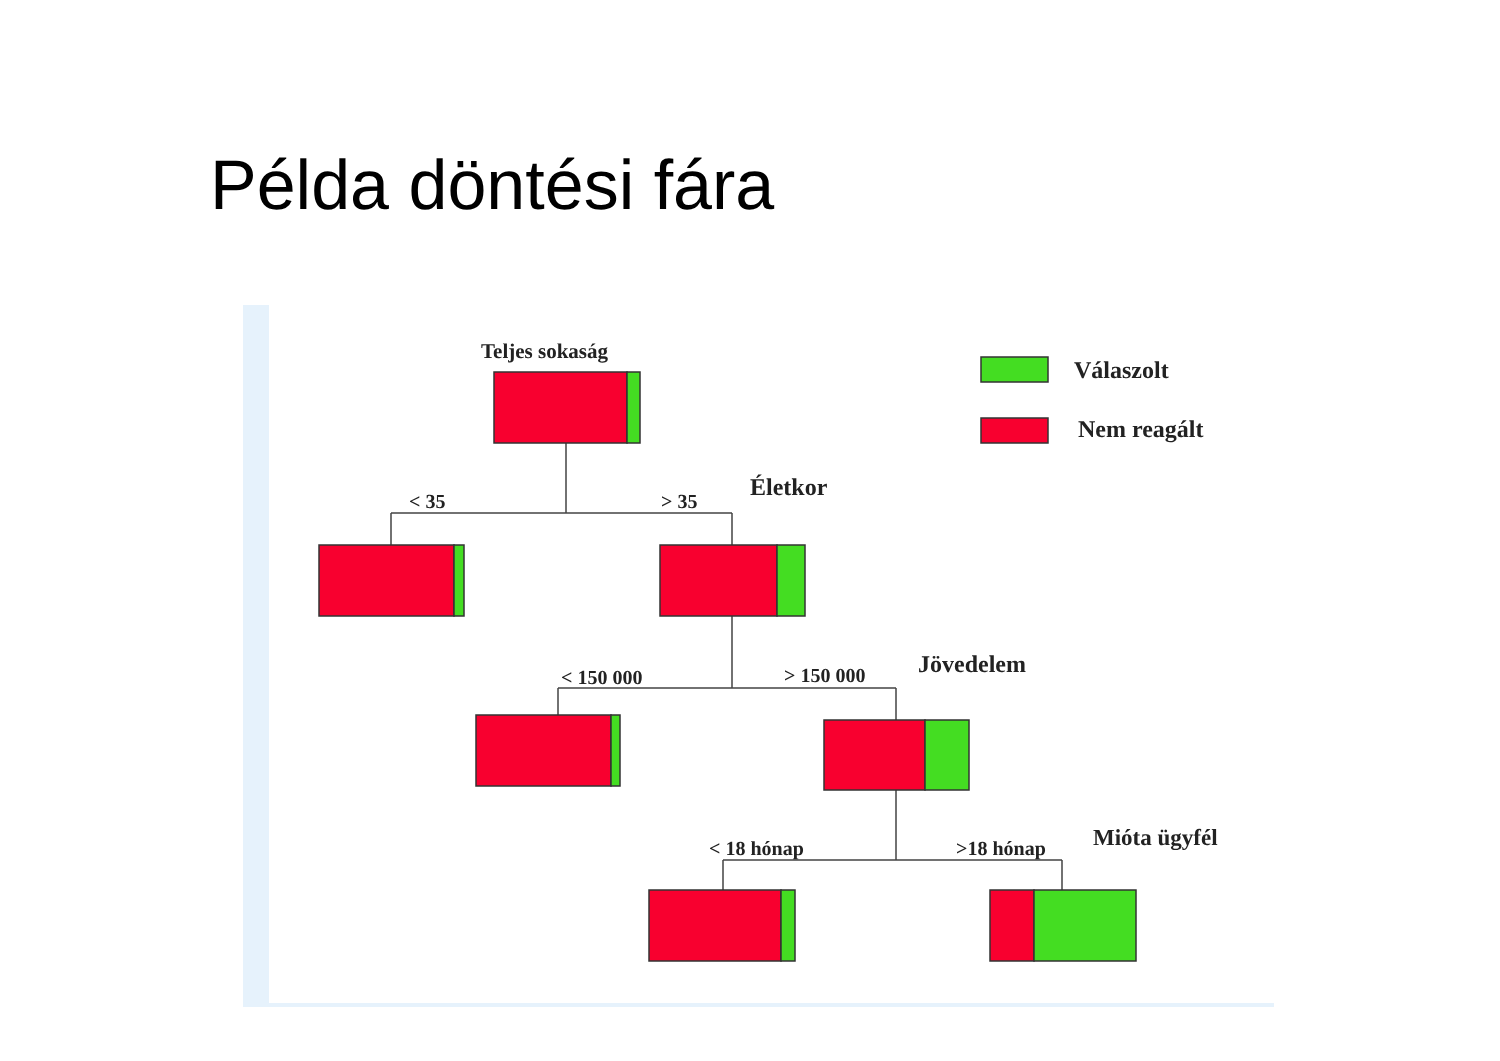Példa döntési fára
Teljes sokaság
Válaszolt
Nem reagált
< 35
> 35
Életkor
< 150 000
> 150 000
Jövedelem
< 18 hónap
>18 hónap
Mióta ügyfél